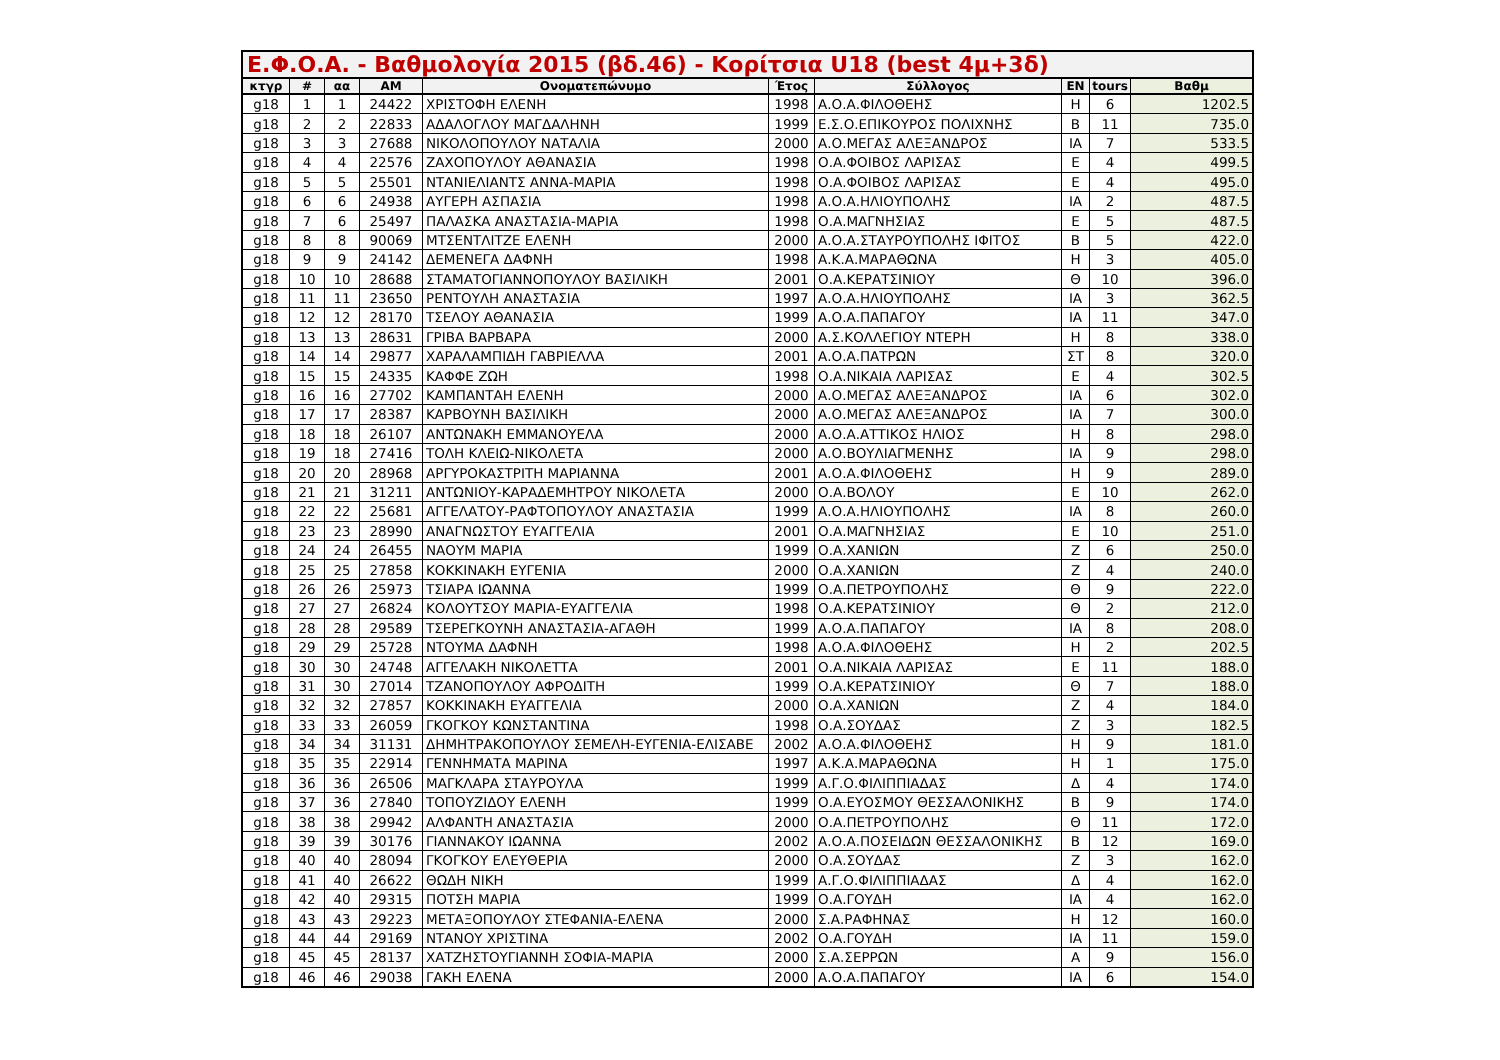Ε.Φ.Ο.Α. - Βαθμολογία 2015 (βδ.46) - Κορίτσια U18 (best 4μ+3δ)
| κτγρ | # | αα | ΑΜ | Ονοματεπώνυμο | Έτος | Σύλλογος | ΕΝ | tours | Βαθμ |
| --- | --- | --- | --- | --- | --- | --- | --- | --- | --- |
| g18 | 1 | 1 | 24422 | ΧΡΙΣΤΟΦΗ ΕΛΕΝΗ | 1998 | Α.Ο.Α.ΦΙΛΟΘΕΗΣ | Η | 6 | 1202.5 |
| g18 | 2 | 2 | 22833 | ΑΔΑΛΟΓΛΟΥ ΜΑΓΔΑΛΗΝΗ | 1999 | Ε.Σ.Ο.ΕΠΙΚΟΥΡΟΣ ΠΟΛΙΧΝΗΣ | Β | 11 | 735.0 |
| g18 | 3 | 3 | 27688 | ΝΙΚΟΛΟΠΟΥΛΟΥ ΝΑΤΑΛΙΑ | 2000 | Α.Ο.ΜΕΓΑΣ ΑΛΕΞΑΝΔΡΟΣ | ΙΑ | 7 | 533.5 |
| g18 | 4 | 4 | 22576 | ΖΑΧΟΠΟΥΛΟΥ ΑΘΑΝΑΣΙΑ | 1998 | Ο.Α.ΦΟΙΒΟΣ ΛΑΡΙΣΑΣ | Ε | 4 | 499.5 |
| g18 | 5 | 5 | 25501 | ΝΤΑΝΙΕΛΙΑΝΤΣ ΑΝΝΑ-ΜΑΡΙΑ | 1998 | Ο.Α.ΦΟΙΒΟΣ ΛΑΡΙΣΑΣ | Ε | 4 | 495.0 |
| g18 | 6 | 6 | 24938 | ΑΥΓΕΡΗ ΑΣΠΑΣΙΑ | 1998 | Α.Ο.Α.ΗΛΙΟΥΠΟΛΗΣ | ΙΑ | 2 | 487.5 |
| g18 | 7 | 6 | 25497 | ΠΑΛΑΣΚΑ ΑΝΑΣΤΑΣΙΑ-ΜΑΡΙΑ | 1998 | Ο.Α.ΜΑΓΝΗΣΙΑΣ | Ε | 5 | 487.5 |
| g18 | 8 | 8 | 90069 | ΜΤΣΕΝΤΛΙΤΖΕ ΕΛΕΝΗ | 2000 | Α.Ο.Α.ΣΤΑΥΡΟΥΠΟΛΗΣ ΙΦΙΤΟΣ | Β | 5 | 422.0 |
| g18 | 9 | 9 | 24142 | ΔΕΜΕΝΕΓΑ ΔΑΦΝΗ | 1998 | Α.Κ.Α.ΜΑΡΑΘΩΝΑ | Η | 3 | 405.0 |
| g18 | 10 | 10 | 28688 | ΣΤΑΜΑΤΟΓΙΑΝΝΟΠΟΥΛΟΥ ΒΑΣΙΛΙΚΗ | 2001 | Ο.Α.ΚΕΡΑΤΣΙΝΙΟΥ | Θ | 10 | 396.0 |
| g18 | 11 | 11 | 23650 | ΡΕΝΤΟΥΛΗ ΑΝΑΣΤΑΣΙΑ | 1997 | Α.Ο.Α.ΗΛΙΟΥΠΟΛΗΣ | ΙΑ | 3 | 362.5 |
| g18 | 12 | 12 | 28170 | ΤΣΕΛΟΥ ΑΘΑΝΑΣΙΑ | 1999 | Α.Ο.Α.ΠΑΠΑΓΟΥ | ΙΑ | 11 | 347.0 |
| g18 | 13 | 13 | 28631 | ΓΡΙΒΑ ΒΑΡΒΑΡΑ | 2000 | Α.Σ.ΚΟΛΛΕΓΙΟΥ ΝΤΕΡΗ | Η | 8 | 338.0 |
| g18 | 14 | 14 | 29877 | ΧΑΡΑΛΑΜΠΙΔΗ ΓΑΒΡΙΕΛΛΑ | 2001 | Α.Ο.Α.ΠΑΤΡΩΝ | ΣΤ | 8 | 320.0 |
| g18 | 15 | 15 | 24335 | ΚΑΦΦΕ ΖΩΗ | 1998 | Ο.Α.ΝΙΚΑΙΑ ΛΑΡΙΣΑΣ | Ε | 4 | 302.5 |
| g18 | 16 | 16 | 27702 | ΚΑΜΠΑΝΤΑΗ ΕΛΕΝΗ | 2000 | Α.Ο.ΜΕΓΑΣ ΑΛΕΞΑΝΔΡΟΣ | ΙΑ | 6 | 302.0 |
| g18 | 17 | 17 | 28387 | ΚΑΡΒΟΥΝΗ ΒΑΣΙΛΙΚΗ | 2000 | Α.Ο.ΜΕΓΑΣ ΑΛΕΞΑΝΔΡΟΣ | ΙΑ | 7 | 300.0 |
| g18 | 18 | 18 | 26107 | ΑΝΤΩΝΑΚΗ ΕΜΜΑΝΟΥΕΛΑ | 2000 | Α.Ο.Α.ΑΤΤΙΚΟΣ ΗΛΙΟΣ | Η | 8 | 298.0 |
| g18 | 19 | 18 | 27416 | ΤΟΛΗ ΚΛΕΙΩ-ΝΙΚΟΛΕΤΑ | 2000 | Α.Ο.ΒΟΥΛΙΑΓΜΕΝΗΣ | ΙΑ | 9 | 298.0 |
| g18 | 20 | 20 | 28968 | ΑΡΓΥΡΟΚΑΣΤΡΙΤΗ ΜΑΡΙΑΝΝΑ | 2001 | Α.Ο.Α.ΦΙΛΟΘΕΗΣ | Η | 9 | 289.0 |
| g18 | 21 | 21 | 31211 | ΑΝΤΩΝΙΟΥ-ΚΑΡΑΔΕΜΗΤΡΟΥ ΝΙΚΟΛΕΤΑ | 2000 | Ο.Α.ΒΟΛΟΥ | Ε | 10 | 262.0 |
| g18 | 22 | 22 | 25681 | ΑΓΓΕΛΑΤΟΥ-ΡΑΦΤΟΠΟΥΛΟΥ ΑΝΑΣΤΑΣΙΑ | 1999 | Α.Ο.Α.ΗΛΙΟΥΠΟΛΗΣ | ΙΑ | 8 | 260.0 |
| g18 | 23 | 23 | 28990 | ΑΝΑΓΝΩΣΤΟΥ ΕΥΑΓΓΕΛΙΑ | 2001 | Ο.Α.ΜΑΓΝΗΣΙΑΣ | Ε | 10 | 251.0 |
| g18 | 24 | 24 | 26455 | ΝΑΟΥΜ ΜΑΡΙΑ | 1999 | Ο.Α.ΧΑΝΙΩΝ | Ζ | 6 | 250.0 |
| g18 | 25 | 25 | 27858 | ΚΟΚΚΙΝΑΚΗ ΕΥΓΕΝΙΑ | 2000 | Ο.Α.ΧΑΝΙΩΝ | Ζ | 4 | 240.0 |
| g18 | 26 | 26 | 25973 | ΤΣΙΑΡΑ ΙΩΑΝΝΑ | 1999 | Ο.Α.ΠΕΤΡΟΥΠΟΛΗΣ | Θ | 9 | 222.0 |
| g18 | 27 | 27 | 26824 | ΚΟΛΟΥΤΣΟΥ ΜΑΡΙΑ-ΕΥΑΓΓΕΛΙΑ | 1998 | Ο.Α.ΚΕΡΑΤΣΙΝΙΟΥ | Θ | 2 | 212.0 |
| g18 | 28 | 28 | 29589 | ΤΣΕΡΕΓΚΟΥΝΗ ΑΝΑΣΤΑΣΙΑ-ΑΓΑΘΗ | 1999 | Α.Ο.Α.ΠΑΠΑΓΟΥ | ΙΑ | 8 | 208.0 |
| g18 | 29 | 29 | 25728 | ΝΤΟΥΜΑ ΔΑΦΝΗ | 1998 | Α.Ο.Α.ΦΙΛΟΘΕΗΣ | Η | 2 | 202.5 |
| g18 | 30 | 30 | 24748 | ΑΓΓΕΛΑΚΗ ΝΙΚΟΛΕΤΤΑ | 2001 | Ο.Α.ΝΙΚΑΙΑ ΛΑΡΙΣΑΣ | Ε | 11 | 188.0 |
| g18 | 31 | 30 | 27014 | ΤΖΑΝΟΠΟΥΛΟΥ ΑΦΡΟΔΙΤΗ | 1999 | Ο.Α.ΚΕΡΑΤΣΙΝΙΟΥ | Θ | 7 | 188.0 |
| g18 | 32 | 32 | 27857 | ΚΟΚΚΙΝΑΚΗ ΕΥΑΓΓΕΛΙΑ | 2000 | Ο.Α.ΧΑΝΙΩΝ | Ζ | 4 | 184.0 |
| g18 | 33 | 33 | 26059 | ΓΚΟΓΚΟΥ ΚΩΝΣΤΑΝΤΙΝΑ | 1998 | Ο.Α.ΣΟΥΔΑΣ | Ζ | 3 | 182.5 |
| g18 | 34 | 34 | 31131 | ΔΗΜΗΤΡΑΚΟΠΟΥΛΟΥ ΣΕΜΕΛΗ-ΕΥΓΕΝΙΑ-ΕΛΙΣΑΒΕ | 2002 | Α.Ο.Α.ΦΙΛΟΘΕΗΣ | Η | 9 | 181.0 |
| g18 | 35 | 35 | 22914 | ΓΕΝΝΗΜΑΤΑ ΜΑΡΙΝΑ | 1997 | Α.Κ.Α.ΜΑΡΑΘΩΝΑ | Η | 1 | 175.0 |
| g18 | 36 | 36 | 26506 | ΜΑΓΚΛΑΡΑ ΣΤΑΥΡΟΥΛΑ | 1999 | Α.Γ.Ο.ΦΙΛΙΠΠΙΑΔΑΣ | Δ | 4 | 174.0 |
| g18 | 37 | 36 | 27840 | ΤΟΠΟΥΖΙΔΟΥ ΕΛΕΝΗ | 1999 | Ο.Α.ΕΥΟΣΜΟΥ ΘΕΣΣΑΛΟΝΙΚΗΣ | Β | 9 | 174.0 |
| g18 | 38 | 38 | 29942 | ΑΛΦΑΝΤΗ ΑΝΑΣΤΑΣΙΑ | 2000 | Ο.Α.ΠΕΤΡΟΥΠΟΛΗΣ | Θ | 11 | 172.0 |
| g18 | 39 | 39 | 30176 | ΓΙΑΝΝΑΚΟΥ ΙΩΑΝΝΑ | 2002 | Α.Ο.Α.ΠΟΣΕΙΔΩΝ ΘΕΣΣΑΛΟΝΙΚΗΣ | Β | 12 | 169.0 |
| g18 | 40 | 40 | 28094 | ΓΚΟΓΚΟΥ ΕΛΕΥΘΕΡΙΑ | 2000 | Ο.Α.ΣΟΥΔΑΣ | Ζ | 3 | 162.0 |
| g18 | 41 | 40 | 26622 | ΘΩΔΗ ΝΙΚΗ | 1999 | Α.Γ.Ο.ΦΙΛΙΠΠΙΑΔΑΣ | Δ | 4 | 162.0 |
| g18 | 42 | 40 | 29315 | ΠΟΤΣΗ ΜΑΡΙΑ | 1999 | Ο.Α.ΓΟΥΔΗ | ΙΑ | 4 | 162.0 |
| g18 | 43 | 43 | 29223 | ΜΕΤΑΞΟΠΟΥΛΟΥ ΣΤΕΦΑΝΙΑ-ΕΛΕΝΑ | 2000 | Σ.Α.ΡΑΦΗΝΑΣ | Η | 12 | 160.0 |
| g18 | 44 | 44 | 29169 | ΝΤΑΝΟΥ ΧΡΙΣΤΙΝΑ | 2002 | Ο.Α.ΓΟΥΔΗ | ΙΑ | 11 | 159.0 |
| g18 | 45 | 45 | 28137 | ΧΑΤΖΗΣΤΟΥΓΙΑΝΝΗ ΣΟΦΙΑ-ΜΑΡΙΑ | 2000 | Σ.Α.ΣΕΡΡΩΝ | Α | 9 | 156.0 |
| g18 | 46 | 46 | 29038 | ΓΑΚΗ ΕΛΕΝΑ | 2000 | Α.Ο.Α.ΠΑΠΑΓΟΥ | ΙΑ | 6 | 154.0 |